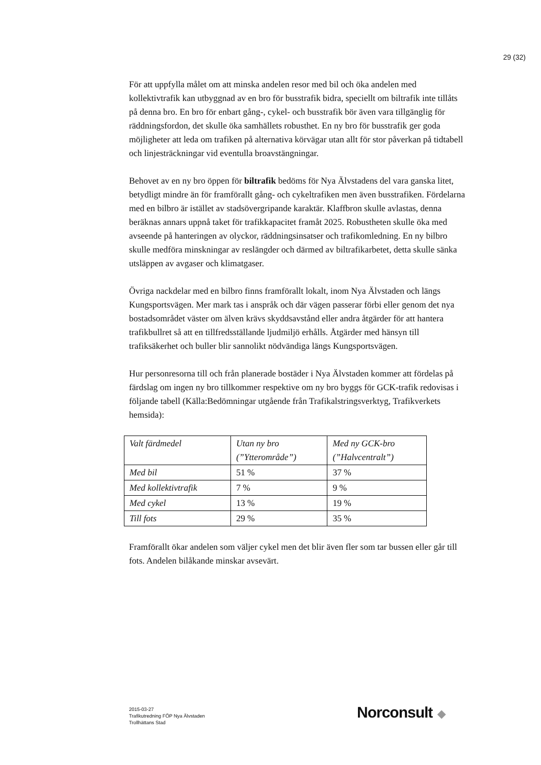29 (32)
För att uppfylla målet om att minska andelen resor med bil och öka andelen med kollektivtrafik kan utbyggnad av en bro för busstrafik bidra, speciellt om biltrafik inte tillåts på denna bro. En bro för enbart gång-, cykel- och busstrafik bör även vara tillgänglig för räddningsfordon, det skulle öka samhällets robusthet. En ny bro för busstrafik ger goda möjligheter att leda om trafiken på alternativa körvägar utan allt för stor påverkan på tidtabell och linjesträckningar vid eventulla broavstängningar.
Behovet av en ny bro öppen för biltrafik bedöms för Nya Älvstadens del vara ganska litet, betydligt mindre än för framförallt gång- och cykeltrafiken men även busstrafiken. Fördelarna med en bilbro är istället av stadsövergripande karaktär. Klaffbron skulle avlastas, denna beräknas annars uppnå taket för trafikkapacitet framåt 2025. Robustheten skulle öka med avseende på hanteringen av olyckor, räddningsinsatser och trafikomledning. En ny bilbro skulle medföra minskningar av reslängder och därmed av biltrafikarbetet, detta skulle sänka utsläppen av avgaser och klimatgaser.
Övriga nackdelar med en bilbro finns framförallt lokalt, inom Nya Älvstaden och längs Kungsportsvägen. Mer mark tas i anspråk och där vägen passerar förbi eller genom det nya bostadsområdet väster om älven krävs skyddsavstånd eller andra åtgärder för att hantera trafikbullret så att en tillfredsställande ljudmiljö erhålls. Åtgärder med hänsyn till trafiksäkerhet och buller blir sannolikt nödvändiga längs Kungsportsvägen.
Hur personresorna till och från planerade bostäder i Nya Älvstaden kommer att fördelas på färdslag om ingen ny bro tillkommer respektive om ny bro byggs för GCK-trafik redovisas i följande tabell (Källa:Bedömningar utgående från Trafikalstringsverktyg, Trafikverkets hemsida):
| Valt färdmedel | Utan ny bro (”Ytterområde”) | Med ny GCK-bro (”Halvcentralt”) |
| Med bil | 51 % | 37 % |
| Med kollektivtrafik | 7 % | 9 % |
| Med cykel | 13 % | 19 % |
| Till fots | 29 % | 35 % |
Framförallt ökar andelen som väljer cykel men det blir även fler som tar bussen eller går till fots. Andelen bilåkande minskar avsevärt.
2015-03-27
Trafikutredning FÖP Nya Älvstaden
Trollhättans Stad
Norconsult